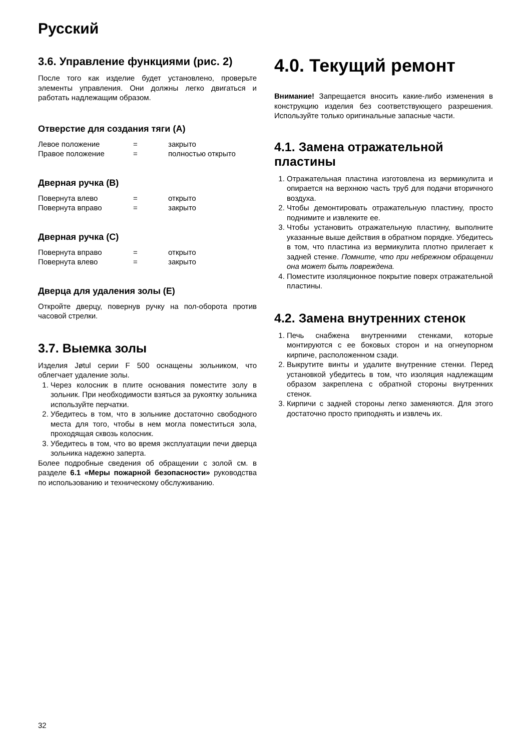Русский
3.6. Управление функциями (рис. 2)
После того как изделие будет установлено, проверьте элементы управления. Они должны легко двигаться и работать надлежащим образом.
Отверстие для создания тяги (A)
| Левое положение | = | закрыто |
| Правое положение | = | полностью открыто |
Дверная ручка (B)
| Повернута влево | = | открыто |
| Повернута вправо | = | закрыто |
Дверная ручка (C)
| Повернута вправо | = | открыто |
| Повернута влево | = | закрыто |
Дверца для удаления золы (E)
Откройте дверцу, повернув ручку на пол-оборота против часовой стрелки.
3.7. Выемка золы
Изделия Jøtul серии F 500 оснащены зольником, что облегчает удаление золы.
1. Через колосник в плите основания поместите золу в зольник. При необходимости взяться за рукоятку зольника используйте перчатки.
2. Убедитесь в том, что в зольнике достаточно свободного места для того, чтобы в нем могла поместиться зола, проходящая сквозь колосник.
3. Убедитесь в том, что во время эксплуатации печи дверца зольника надежно заперта.
Более подробные сведения об обращении с золой см. в разделе 6.1 «Меры пожарной безопасности» руководства по использованию и техническому обслуживанию.
4.0. Текущий ремонт
Внимание! Запрещается вносить какие-либо изменения в конструкцию изделия без соответствующего разрешения. Используйте только оригинальные запасные части.
4.1. Замена отражательной пластины
1. Отражательная пластина изготовлена из вермикулита и опирается на верхнюю часть труб для подачи вторичного воздуха.
2. Чтобы демонтировать отражательную пластину, просто поднимите и извлеките ее.
3. Чтобы установить отражательную пластину, выполните указанные выше действия в обратном порядке. Убедитесь в том, что пластина из вермикулита плотно прилегает к задней стенке. Помните, что при небрежном обращении она может быть повреждена.
4. Поместите изоляционное покрытие поверх отражательной пластины.
4.2. Замена внутренних стенок
1. Печь снабжена внутренними стенками, которые монтируются с ее боковых сторон и на огнеупорном кирпиче, расположенном сзади.
2. Выкрутите винты и удалите внутренние стенки. Перед установкой убедитесь в том, что изоляция надлежащим образом закреплена с обратной стороны внутренних стенок.
3. Кирпичи с задней стороны легко заменяются. Для этого достаточно просто приподнять и извлечь их.
32